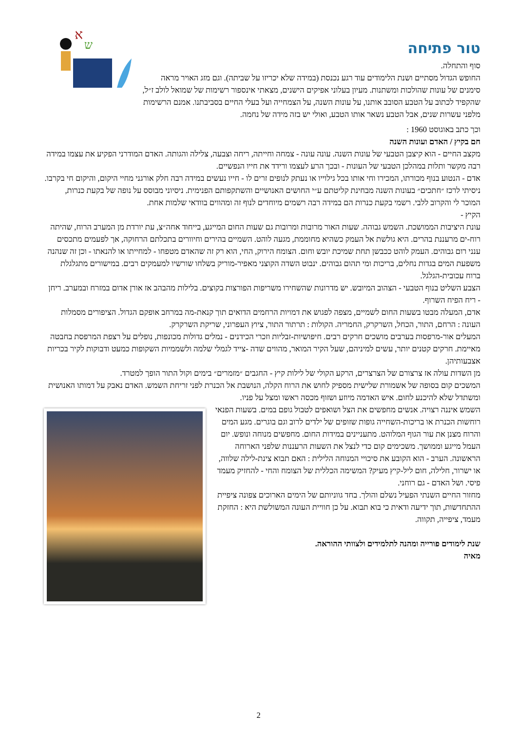טור פתיחה
סוף והתחלה.
החופש הגדול מסתיים ושנת הלימודים עוד רגע נכנסת (במידה שלא יכריזו על שביתה). וגם מזג האויר מראה סימנים של עונות שהולכות ומשתנות. מעיון בעלוני אפיקים הישנים, מצאתי אינספור רשימות של שמואל לולב ז״ל, שהקפיד לכתוב על הטבע הסובב אותנו, על עונות השנה, על הצמחייה ועל בעלי החיים בסביבתנו. אמנם הרשימות מלפני עשרות שנים, אבל הטבע נשאר אותו הטבע, ואולי יש בזה מידה של נחמה.
א
ש
וכך כתב באוגוסט 1960 :
חם בקיץ / האדם ועונות השנה
מקצב החיים - הוא קיצבן הטבעי של עונות השנה. עונה עונה - צמחה וחייתה, ריחה וצבעה, צלילה והגותה. האדם המודרני הפקיע את עצמו במידה רבה מקשר ותלות במהלכן הטבעי של העונות - ובכך הרע לעצמו ורידד את חייו הנפשיים.
אדם - הנטוע בנוף מכורתו, המכירו וחי אותו בכל גילוייו או נעתק לנופים זרים לו - חייו נעשים במידה רבה חלק אורגני מחיי היקום, והיקום חי בקרבו.
ניסיתי לרכז ״חתכים״ בעונות השנה מבחינת קליטתם ע״י החושים האנושיים והשתקפותם הפנימית. ניסיוני מבוסס על נופה של בקעת כנרות, המוכר לי והקרוב ללבי. רשמי בקעת כנרות הם במידה רבה רשמים מיוחדים לנוף זה ומהווים בוודאי שלמות אחת.
הקיץ -
עונת היציבות הממושכת. השמש גבוהה. שעות האור מרובות ומרובות גם שעות החום המייגע, בייחוד אחה״צ, עת יורדת מן המערב הרוח, שהיתה רוח-ים מרעננת בהרים. היא גולשת אל העמק כשהיא מחוממת, מגעה לוהט. השמיים בהירים וחיוורים בתכלתם הרחוקה, אך לפעמים מתכסים ענני רום גבוהים. העמק לוהט ככבשן תחת שמיכת יובש וחום. הצומח הירוק, החי, הוא רק זה שהאדם מטפחו - למחייתו או להנאתו - וכן זה שנהנה משפעת המים בגדות נחלים, בריכות ומי תהום גבוהים. ינבוט השדה הקוצני מאפיר-מוריק בשלחו שורשיו למעמקים רבים. במישורים מתגלגלת ברוח עכובית-הגלגל.
הצבע השליט בנוף הטבעי - הצהוב המיובש. יש מדרונות שהשחירו משריפות הפורצות בקוצים. בלילות מהבהב אז אורן אדום במזרח ובמערב. ריחן - ריח הפיח השרוף.
אדם, המעלה מבטו בשעות החום לשמיים, מצפה לפגוש את דמויות הרחמים הדואים תוך קנאת-מה במרחב אופקם הגדול. הציפורים מסמלות העונה : הרחם, התור, הכחל, השרקרק, החמריה. הקולות : תרתור התור, ציוץ העפרוני, שריקת השרקרק.
המעלים אור-מרפסות בערבים מושכים חרקים רבים. חיפושיות-זבליות וזכרי הכידנים - נמלים גדולות מכונפות, נופלים על רצפת המרפסת בחבטה מאיימת. חרקים קטנים יותר, עשים למיניהם, שעל הקיר המואר, מהווים שדה -צייד לגמלי שלמה ולשממיות השקופות כמעט ודבוקות לקיר בכריות אצבעותיהן.
מן השדות עולה אז צרצורם של הצרצרים, הרקע הקולי של לילות קיץ - החגבים ״מזמרים״ בימים וקול התור הופך למטרד.
המשכים קום בסופה של אשמורת שלישית מספיק לחוש את הרוח הקלה, הנושבת אל הכנרת לפני זריחת השמש. האדם נאבק על דמותו האנושית ומשתדל שלא להיכנע לחום. איש האדמה מיוזע ושזוף מכסה ראשו ומצל על פניו.
השמש איננה רצויה. אנשים מחפשים את הצל ושואפים לטבול גופם במים. בשעות הפנאי רוחשות הכנרת או בריכות-השחייה גופות שזופים של ילדים לרוב וגם בוגרים. מגע המים והרוח מצנן את עור הגוף המלוהט. מתעניינים במידות החום. מחפשים מנוחה ונופש. יום העמל מייגע וממושך. משכימים קום כדי לנצל את השעות הרעננות שלפני הארוחה הראשונה. הערב - הוא הקובע את סיכויי המנוחה הלילית : האם תבוא צינת-לילה שלווה, או ישרור, חלילה, חום ליל-קיץ מעיק? המשימה הכללית של הצומח והחי - להחזיק מעמד פיסי. ושל האדם - גם רוחני.
מחזור החיים השנתי הפעיל נשלם והולך. בחד גווניותם של הימים הארוכים צפונה ציפיית ההתחדשות, תוך ידיעה ודאית כי בוא תבוא. על כן חוויית העונה המשולשת היא : החזקת מעמד, ציפייה, תקווה.
שנת לימודים פורייה ומהנה לתלמידים ולצוותי ההוראה.
מאיה
2